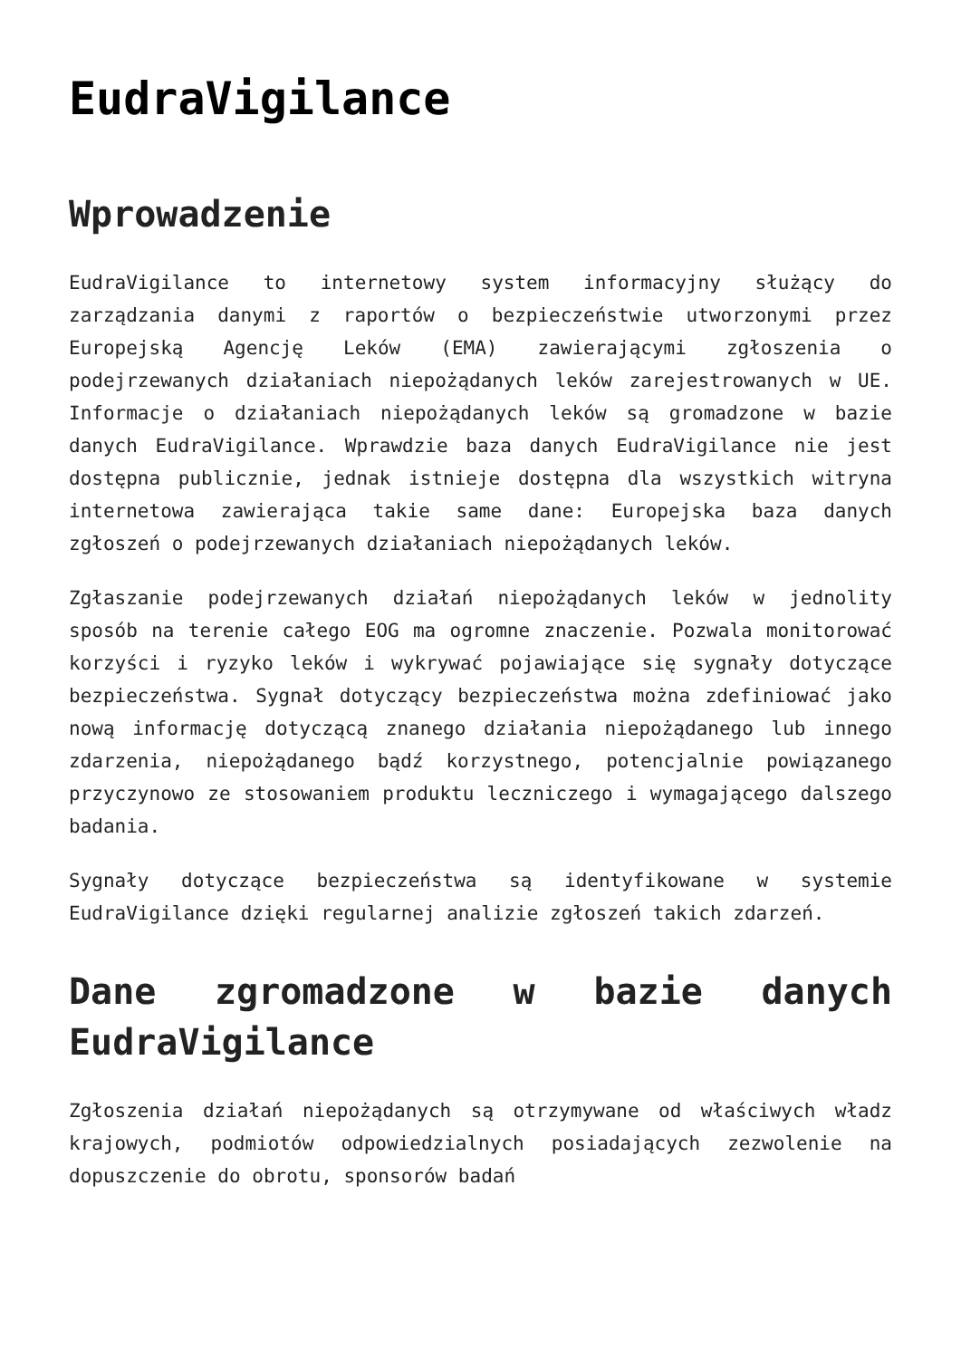EudraVigilance
Wprowadzenie
EudraVigilance to internetowy system informacyjny służący do zarządzania danymi z raportów o bezpieczeństwie utworzonymi przez Europejską Agencję Leków (EMA) zawierającymi zgłoszenia o podejrzewanych działaniach niepożądanych leków zarejestrowanych w UE. Informacje o działaniach niepożądanych leków są gromadzone w bazie danych EudraVigilance. Wprawdzie baza danych EudraVigilance nie jest dostępna publicznie, jednak istnieje dostępna dla wszystkich witryna internetowa zawierająca takie same dane: Europejska baza danych zgłoszeń o podejrzewanych działaniach niepożądanych leków.
Zgłaszanie podejrzewanych działań niepożądanych leków w jednolity sposób na terenie całego EOG ma ogromne znaczenie. Pozwala monitorować korzyści i ryzyko leków i wykrywać pojawiające się sygnały dotyczące bezpieczeństwa. Sygnał dotyczący bezpieczeństwa można zdefiniować jako nową informację dotyczącą znanego działania niepożądanego lub innego zdarzenia, niepożądanego bądź korzystnego, potencjalnie powiązanego przyczynowo ze stosowaniem produktu leczniczego i wymagającego dalszego badania.
Sygnały dotyczące bezpieczeństwa są identyfikowane w systemie EudraVigilance dzięki regularnej analizie zgłoszeń takich zdarzeń.
Dane zgromadzone w bazie danych EudraVigilance
Zgłoszenia działań niepożądanych są otrzymywane od właściwych władz krajowych, podmiotów odpowiedzialnych posiadających zezwolenie na dopuszczenie do obrotu, sponsorów badań